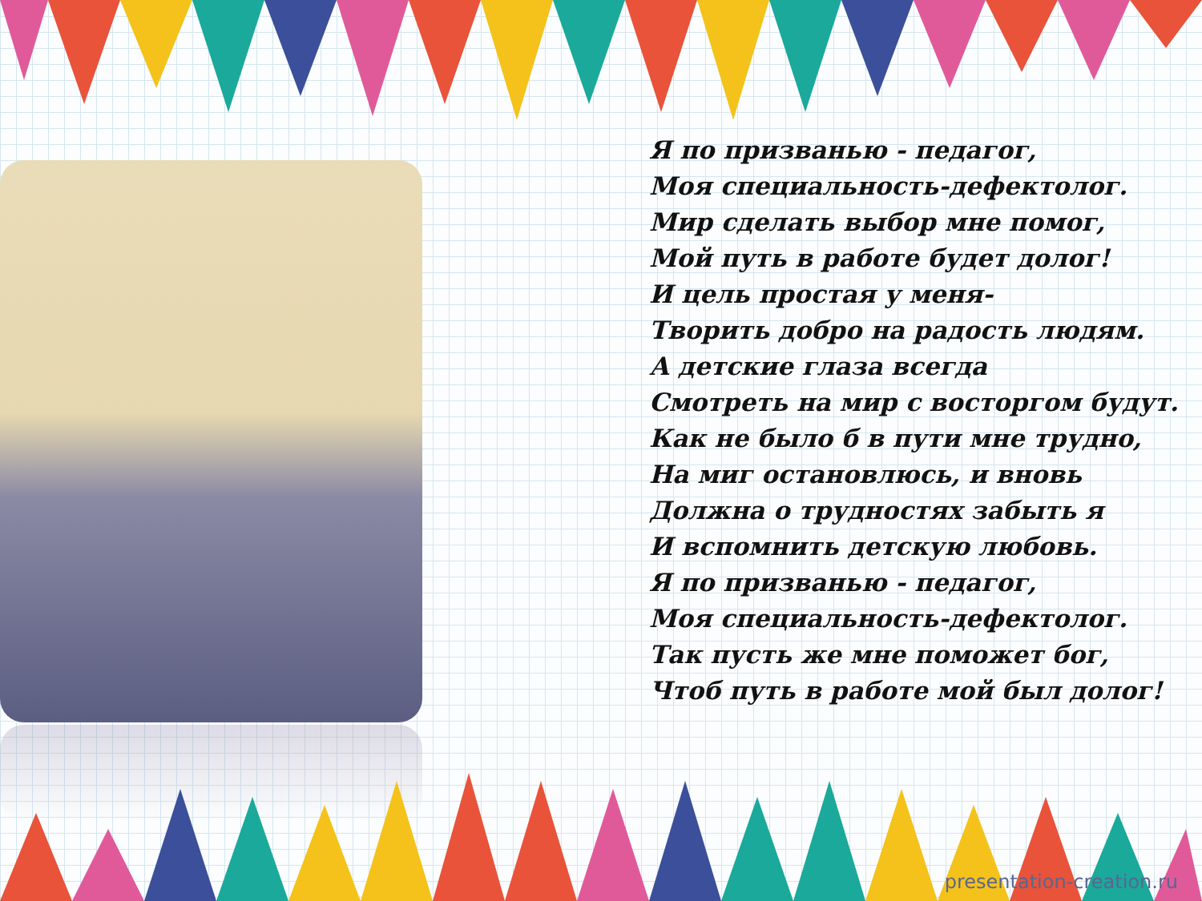Я по призванью - педагог,
Моя специальность-дефектолог.
Мир сделать выбор мне помог,
Мой путь в работе будет долог!
И цель простая у меня-
Творить добро на радость людям.
А детские глаза всегда
Смотреть на мир с восторгом будут.
Как не было б в пути мне трудно,
На миг остановлюсь, и вновь
Должна о трудностях забыть я
И вспомнить детскую любовь.
Я по призванью - педагог,
Моя специальность-дефектолог.
Так пусть же мне поможет бог,
Чтоб путь в работе мой был долог!
presentation-creation.ru